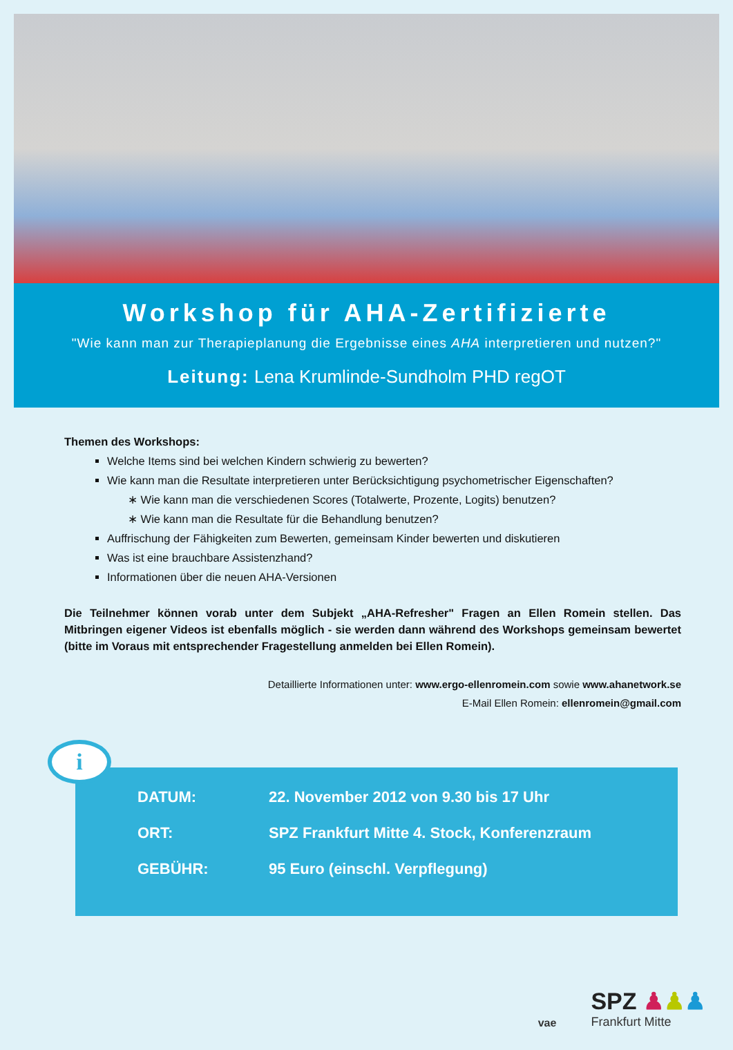Workshop für AHA-Zertifizierte
"Wie kann man zur Therapieplanung die Ergebnisse eines AHA interpretieren und nutzen?"
Leitung: Lena Krumlinde-Sundholm PHD regOT
Themen des Workshops:
Welche Items sind bei welchen Kindern schwierig zu bewerten?
Wie kann man die Resultate interpretieren unter Berücksichtigung psychometrischer Eigenschaften?
∗ Wie kann man die verschiedenen Scores (Totalwerte, Prozente, Logits) benutzen?
∗ Wie kann man die Resultate für die Behandlung benutzen?
Auffrischung der Fähigkeiten zum Bewerten, gemeinsam Kinder bewerten und diskutieren
Was ist eine brauchbare Assistenzhand?
Informationen über die neuen AHA-Versionen
Die Teilnehmer können vorab unter dem Subjekt „AHA-Refresher" Fragen an Ellen Romein stellen. Das Mitbringen eigener Videos ist ebenfalls möglich - sie werden dann während des Workshops gemeinsam bewertet (bitte im Voraus mit entsprechender Fragestellung anmelden bei Ellen Romein).
Detaillierte Informationen unter: www.ergo-ellenromein.com sowie www.ahanetwork.se
E-Mail Ellen Romein: ellenromein@gmail.com
i
DATUM: 22. November 2012 von 9.30 bis 17 Uhr
ORT: SPZ Frankfurt Mitte 4. Stock, Konferenzraum
GEBÜHR: 95 Euro (einschl. Verpflegung)
vae
SPZ ♟♟♟
Frankfurt Mitte